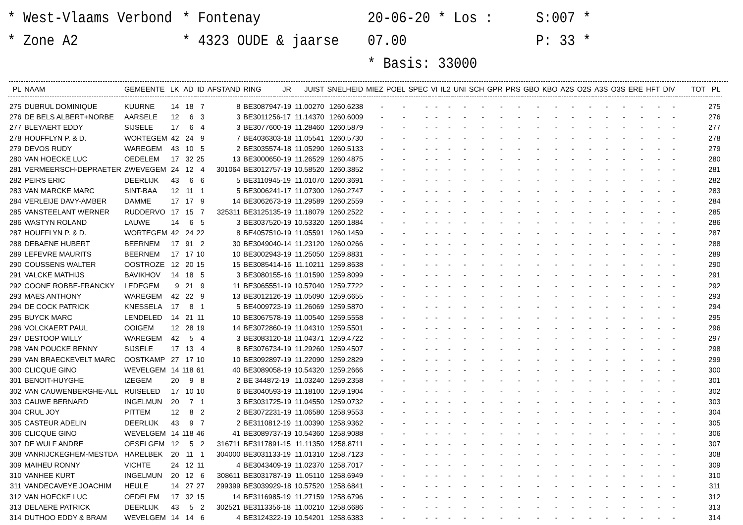* West-Vlaams Verbond
* Zone A2
* Fontenay
* 4323 OUDE & jaarse
20-06-20 * Los : 07.00
* Basis: 33000
S:007 *
P: 33 *
| PL | NAAM | GEMEENTE | LK | AD | ID | AFSTAND | RING | JR | JUIST | SNELHEID | MIEZ | POEL | SPEC | VI | IL2 | UNI | SCH | GPR | PRS | GBO | KBO | A2S | O2S | A3S | O3S | ERE | HFT | DIV | TOT | PL |
| --- | --- | --- | --- | --- | --- | --- | --- | --- | --- | --- | --- | --- | --- | --- | --- | --- | --- | --- | --- | --- | --- | --- | --- | --- | --- | --- | --- | --- | --- | --- |
| 275 | DUBRUL DOMINIQUE | KUURNE | 14 | 18 | 7 | 8 | BE3087947-19 | | 11.00270 | 1260.6238 | - | - | - | - | - | - | - | - | - | - | - | - | - | - | - | - | - | - | | 275 |
| 276 | DE BELS ALBERT+NORBE | AARSELE | 12 | 6 | 3 | 3 | BE3011256-17 | | 11.14370 | 1260.6009 | - | - | - | - | - | - | - | - | - | - | - | - | - | - | - | - | - | - | | 276 |
| 277 | BLEYAERT EDDY | SIJSELE | 17 | 6 | 4 | 3 | BE3077600-19 | | 11.28460 | 1260.5879 | - | - | - | - | - | - | - | - | - | - | - | - | - | - | - | - | - | - | | 277 |
| 278 | HOUFFLYN P. & D. | WORTEGEM | 42 | 24 | 9 | 7 | BE4036303-18 | | 11.05541 | 1260.5730 | - | - | - | - | - | - | - | - | - | - | - | - | - | - | - | - | - | - | | 278 |
| 279 | DEVOS RUDY | WAREGEM | 43 | 10 | 5 | 2 | BE3035574-18 | | 11.05290 | 1260.5133 | - | - | - | - | - | - | - | - | - | - | - | - | - | - | - | - | - | - | | 279 |
| 280 | VAN HOECKE LUC | OEDELEM | 17 | 32 | 25 | 13 | BE3000650-19 | | 11.26529 | 1260.4875 | - | - | - | - | - | - | - | - | - | - | - | - | - | - | - | - | - | - | | 280 |
| 281 | VERMEERSCH-DEPRAETER | ZWEVEGEM | 24 | 12 | 4 | 301064 | BE3012757-19 | | 10.58520 | 1260.3852 | - | - | - | - | - | - | - | - | - | - | - | - | - | - | - | - | - | - | | 281 |
| 282 | PEIRS ERIC | DEERLIJK | 43 | 6 | 6 | 5 | BE3110945-19 | | 11.01070 | 1260.3691 | - | - | - | - | - | - | - | - | - | - | - | - | - | - | - | - | - | - | | 282 |
| 283 | VAN MARCKE MARC | SINT-BAA | 12 | 11 | 1 | 5 | BE3006241-17 | | 11.07300 | 1260.2747 | - | - | - | - | - | - | - | - | - | - | - | - | - | - | - | - | - | - | | 283 |
| 284 | VERLEIJE DAVY-AMBER | DAMME | 17 | 17 | 9 | 14 | BE3062673-19 | | 11.29589 | 1260.2559 | - | - | - | - | - | - | - | - | - | - | - | - | - | - | - | - | - | - | | 284 |
| 285 | VANSTEELANT WERNER | RUDDERVO | 17 | 15 | 7 | 325311 | BE3125135-19 | | 11.18079 | 1260.2522 | - | - | - | - | - | - | - | - | - | - | - | - | - | - | - | - | - | - | | 285 |
| 286 | WASTYN ROLAND | LAUWE | 14 | 6 | 5 | 3 | BE3037520-19 | | 10.53320 | 1260.1884 | - | - | - | - | - | - | - | - | - | - | - | - | - | - | - | - | - | - | | 286 |
| 287 | HOUFFLYN P. & D. | WORTEGEM | 42 | 24 | 22 | 8 | BE4057510-19 | | 11.05591 | 1260.1459 | - | - | - | - | - | - | - | - | - | - | - | - | - | - | - | - | - | - | | 287 |
| 288 | DEBAENE HUBERT | BEERNEM | 17 | 91 | 2 | 30 | BE3049040-14 | | 11.23120 | 1260.0266 | - | - | - | - | - | - | - | - | - | - | - | - | - | - | - | - | - | - | | 288 |
| 289 | LEFEVRE MAURITS | BEERNEM | 17 | 17 | 10 | 10 | BE3002943-19 | | 11.25050 | 1259.8831 | - | - | - | - | - | - | - | - | - | - | - | - | - | - | - | - | - | - | | 289 |
| 290 | COUSSENS WALTER | OOSTROZE | 12 | 20 | 15 | 15 | BE3085414-16 | | 11.10211 | 1259.8638 | - | - | - | - | - | - | - | - | - | - | - | - | - | - | - | - | - | - | | 290 |
| 291 | VALCKE MATHIJS | BAVIKHOV | 14 | 18 | 5 | 3 | BE3080155-16 | | 11.01590 | 1259.8099 | - | - | - | - | - | - | - | - | - | - | - | - | - | - | - | - | - | - | | 291 |
| 292 | COONE ROBBE-FRANCKY | LEDEGEM | 9 | 21 | 9 | 11 | BE3065551-19 | | 10.57040 | 1259.7722 | - | - | - | - | - | - | - | - | - | - | - | - | - | - | - | - | - | - | | 292 |
| 293 | MAES ANTHONY | WAREGEM | 42 | 22 | 9 | 13 | BE3012126-19 | | 11.05090 | 1259.6655 | - | - | - | - | - | - | - | - | - | - | - | - | - | - | - | - | - | - | | 293 |
| 294 | DE COCK PATRICK | KNESSELA | 17 | 8 | 1 | 5 | BE4009723-19 | | 11.26069 | 1259.5870 | - | - | - | - | - | - | - | - | - | - | - | - | - | - | - | - | - | - | | 294 |
| 295 | BUYCK MARC | LENDELED | 14 | 21 | 11 | 10 | BE3067578-19 | | 11.00540 | 1259.5558 | - | - | - | - | - | - | - | - | - | - | - | - | - | - | - | - | - | - | | 295 |
| 296 | VOLCKAERT PAUL | OOIGEM | 12 | 28 | 19 | 14 | BE3072860-19 | | 11.04310 | 1259.5501 | - | - | - | - | - | - | - | - | - | - | - | - | - | - | - | - | - | - | | 296 |
| 297 | DESTOOP WILLY | WAREGEM | 42 | 5 | 4 | 3 | BE3083120-18 | | 11.04371 | 1259.4722 | - | - | - | - | - | - | - | - | - | - | - | - | - | - | - | - | - | - | | 297 |
| 298 | VAN POUCKE BENNY | SIJSELE | 17 | 13 | 4 | 8 | BE3076734-19 | | 11.29260 | 1259.4507 | - | - | - | - | - | - | - | - | - | - | - | - | - | - | - | - | - | - | | 298 |
| 299 | VAN BRAECKEVELT MARC | OOSTKAMP | 27 | 17 | 10 | 10 | BE3092897-19 | | 11.22090 | 1259.2829 | - | - | - | - | - | - | - | - | - | - | - | - | - | - | - | - | - | - | | 299 |
| 300 | CLICQUE GINO | WEVELGEM | 14 | 118 | 61 | 40 | BE3089058-19 | | 10.54320 | 1259.2666 | - | - | - | - | - | - | - | - | - | - | - | - | - | - | - | - | - | - | | 300 |
| 301 | BENOIT-HUYGHE | IZEGEM | 20 | 9 | 8 | 2 | BE 344872-19 | | 11.03240 | 1259.2358 | - | - | - | - | - | - | - | - | - | - | - | - | - | - | - | - | - | - | | 301 |
| 302 | VAN CAUWENBERGHE-ALL | RUISELED | 17 | 10 | 10 | 6 | BE3040593-19 | | 11.18100 | 1259.1904 | - | - | - | - | - | - | - | - | - | - | - | - | - | - | - | - | - | - | | 302 |
| 303 | CAUWE BERNARD | INGELMUN | 20 | 7 | 1 | 3 | BE3031725-19 | | 11.04550 | 1259.0732 | - | - | - | - | - | - | - | - | - | - | - | - | - | - | - | - | - | - | | 303 |
| 304 | CRUL JOY | PITTEM | 12 | 8 | 2 | 2 | BE3072231-19 | | 11.06580 | 1258.9553 | - | - | - | - | - | - | - | - | - | - | - | - | - | - | - | - | - | - | | 304 |
| 305 | CASTEUR ADELIN | DEERLIJK | 43 | 9 | 7 | 2 | BE3110812-19 | | 11.00390 | 1258.9362 | - | - | - | - | - | - | - | - | - | - | - | - | - | - | - | - | - | - | | 305 |
| 306 | CLICQUE GINO | WEVELGEM | 14 | 118 | 46 | 41 | BE3089737-19 | | 10.54360 | 1258.9088 | - | - | - | - | - | - | - | - | - | - | - | - | - | - | - | - | - | - | | 306 |
| 307 | DE WULF ANDRE | OESELGEM | 12 | 5 | 2 | 316711 | BE3117891-15 | | 11.11350 | 1258.8711 | - | - | - | - | - | - | - | - | - | - | - | - | - | - | - | - | - | - | | 307 |
| 308 | VANRIJCKEGHEM-MESTDA | HARELBEK | 20 | 11 | 1 | 304000 | BE3031133-19 | | 11.01310 | 1258.7123 | - | - | - | - | - | - | - | - | - | - | - | - | - | - | - | - | - | - | | 308 |
| 309 | MAIHEU RONNY | VICHTE | 24 | 12 | 11 | 4 | BE3043409-19 | | 11.02370 | 1258.7017 | - | - | - | - | - | - | - | - | - | - | - | - | - | - | - | - | - | - | | 309 |
| 310 | VANHEE KURT | INGELMUN | 20 | 12 | 6 | 308611 | BE3031787-19 | | 11.05110 | 1258.6949 | - | - | - | - | - | - | - | - | - | - | - | - | - | - | - | - | - | - | | 310 |
| 311 | VANDECAVEYE JOACHIM | HEULE | 14 | 27 | 27 | 299399 | BE3039929-18 | | 10.57520 | 1258.6841 | - | - | - | - | - | - | - | - | - | - | - | - | - | - | - | - | - | - | | 311 |
| 312 | VAN HOECKE LUC | OEDELEM | 17 | 32 | 15 | 14 | BE3116985-19 | | 11.27159 | 1258.6796 | - | - | - | - | - | - | - | - | - | - | - | - | - | - | - | - | - | - | | 312 |
| 313 | DELAERE PATRICK | DEERLIJK | 43 | 5 | 2 | 302521 | BE3113356-18 | | 11.00210 | 1258.6686 | - | - | - | - | - | - | - | - | - | - | - | - | - | - | - | - | - | - | | 313 |
| 314 | DUTHOO EDDY & BRAM | WEVELGEM | 14 | 14 | 6 | 4 | BE3124322-19 | | 10.54201 | 1258.6383 | - | - | - | - | - | - | - | - | - | - | - | - | - | - | - | - | - | - | | 314 |